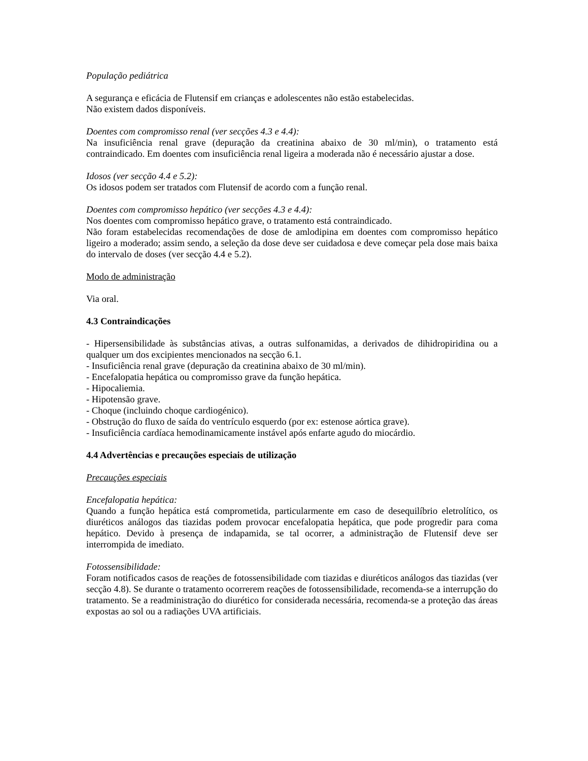População pediátrica
A segurança e eficácia de Flutensif em crianças e adolescentes não estão estabelecidas.
Não existem dados disponíveis.
Doentes com compromisso renal (ver secções 4.3 e 4.4):
Na insuficiência renal grave (depuração da creatinina abaixo de 30 ml/min), o tratamento está contraindicado. Em doentes com insuficiência renal ligeira a moderada não é necessário ajustar a dose.
Idosos (ver secção 4.4 e 5.2):
Os idosos podem ser tratados com Flutensif de acordo com a função renal.
Doentes com compromisso hepático (ver secções 4.3 e 4.4):
Nos doentes com compromisso hepático grave, o tratamento está contraindicado.
Não foram estabelecidas recomendações de dose de amlodipina em doentes com compromisso hepático ligeiro a moderado; assim sendo, a seleção da dose deve ser cuidadosa e deve começar pela dose mais baixa do intervalo de doses (ver secção 4.4 e 5.2).
Modo de administração
Via oral.
4.3 Contraindicações
- Hipersensibilidade às substâncias ativas, a outras sulfonamidas, a derivados de dihidropiridina ou a qualquer um dos excipientes mencionados na secção 6.1.
- Insuficiência renal grave (depuração da creatinina abaixo de 30 ml/min).
- Encefalopatia hepática ou compromisso grave da função hepática.
- Hipocaliemia.
- Hipotensão grave.
- Choque (incluindo choque cardiogénico).
- Obstrução do fluxo de saída do ventrículo esquerdo (por ex: estenose aórtica grave).
- Insuficiência cardíaca hemodinamicamente instável após enfarte agudo do miocárdio.
4.4 Advertências e precauções especiais de utilização
Precauções especiais
Encefalopatia hepática:
Quando a função hepática está comprometida, particularmente em caso de desequilíbrio eletrolítico, os diuréticos análogos das tiazidas podem provocar encefalopatia hepática, que pode progredir para coma hepático. Devido à presença de indapamida, se tal ocorrer, a administração de Flutensif deve ser interrompida de imediato.
Fotossensibilidade:
Foram notificados casos de reações de fotossensibilidade com tiazidas e diuréticos análogos das tiazidas (ver secção 4.8). Se durante o tratamento ocorrerem reações de fotossensibilidade, recomenda-se a interrupção do tratamento. Se a readministração do diurético for considerada necessária, recomenda-se a proteção das áreas expostas ao sol ou a radiações UVA artificiais.